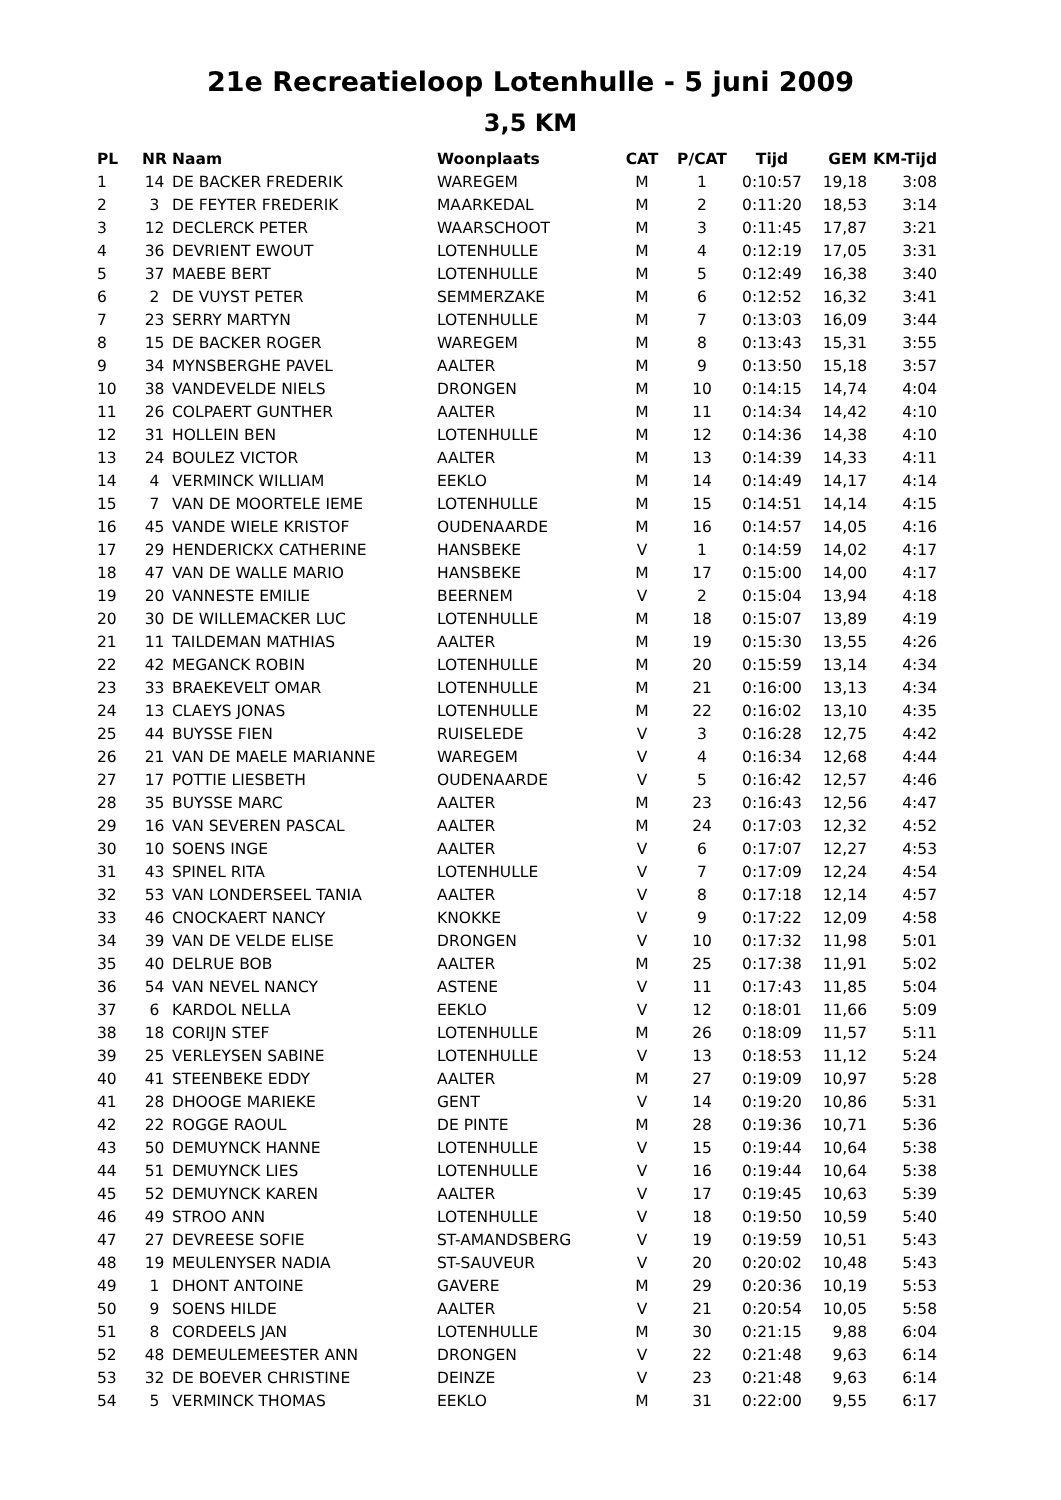21e Recreatieloop Lotenhulle - 5 juni 2009
3,5 KM
| PL | NR | Naam | Woonplaats | CAT | P/CAT | Tijd | GEM | KM-Tijd |
| --- | --- | --- | --- | --- | --- | --- | --- | --- |
| 1 | 14 | DE BACKER FREDERIK | WAREGEM | M | 1 | 0:10:57 | 19,18 | 3:08 |
| 2 | 3 | DE FEYTER FREDERIK | MAARKEDAL | M | 2 | 0:11:20 | 18,53 | 3:14 |
| 3 | 12 | DECLERCK PETER | WAARSCHOOT | M | 3 | 0:11:45 | 17,87 | 3:21 |
| 4 | 36 | DEVRIENT EWOUT | LOTENHULLE | M | 4 | 0:12:19 | 17,05 | 3:31 |
| 5 | 37 | MAEBE BERT | LOTENHULLE | M | 5 | 0:12:49 | 16,38 | 3:40 |
| 6 | 2 | DE VUYST PETER | SEMMERZAKE | M | 6 | 0:12:52 | 16,32 | 3:41 |
| 7 | 23 | SERRY MARTYN | LOTENHULLE | M | 7 | 0:13:03 | 16,09 | 3:44 |
| 8 | 15 | DE BACKER ROGER | WAREGEM | M | 8 | 0:13:43 | 15,31 | 3:55 |
| 9 | 34 | MYNSBERGHE PAVEL | AALTER | M | 9 | 0:13:50 | 15,18 | 3:57 |
| 10 | 38 | VANDEVELDE NIELS | DRONGEN | M | 10 | 0:14:15 | 14,74 | 4:04 |
| 11 | 26 | COLPAERT GUNTHER | AALTER | M | 11 | 0:14:34 | 14,42 | 4:10 |
| 12 | 31 | HOLLEIN BEN | LOTENHULLE | M | 12 | 0:14:36 | 14,38 | 4:10 |
| 13 | 24 | BOULEZ VICTOR | AALTER | M | 13 | 0:14:39 | 14,33 | 4:11 |
| 14 | 4 | VERMINCK WILLIAM | EEKLO | M | 14 | 0:14:49 | 14,17 | 4:14 |
| 15 | 7 | VAN DE MOORTELE IEME | LOTENHULLE | M | 15 | 0:14:51 | 14,14 | 4:15 |
| 16 | 45 | VANDE WIELE KRISTOF | OUDENAARDE | M | 16 | 0:14:57 | 14,05 | 4:16 |
| 17 | 29 | HENDERICKX CATHERINE | HANSBEKE | V | 1 | 0:14:59 | 14,02 | 4:17 |
| 18 | 47 | VAN DE WALLE MARIO | HANSBEKE | M | 17 | 0:15:00 | 14,00 | 4:17 |
| 19 | 20 | VANNESTE EMILIE | BEERNEM | V | 2 | 0:15:04 | 13,94 | 4:18 |
| 20 | 30 | DE WILLEMACKER LUC | LOTENHULLE | M | 18 | 0:15:07 | 13,89 | 4:19 |
| 21 | 11 | TAILDEMAN MATHIAS | AALTER | M | 19 | 0:15:30 | 13,55 | 4:26 |
| 22 | 42 | MEGANCK ROBIN | LOTENHULLE | M | 20 | 0:15:59 | 13,14 | 4:34 |
| 23 | 33 | BRAEKEVELT OMAR | LOTENHULLE | M | 21 | 0:16:00 | 13,13 | 4:34 |
| 24 | 13 | CLAEYS JONAS | LOTENHULLE | M | 22 | 0:16:02 | 13,10 | 4:35 |
| 25 | 44 | BUYSSE FIEN | RUISELEDE | V | 3 | 0:16:28 | 12,75 | 4:42 |
| 26 | 21 | VAN DE MAELE MARIANNE | WAREGEM | V | 4 | 0:16:34 | 12,68 | 4:44 |
| 27 | 17 | POTTIE LIESBETH | OUDENAARDE | V | 5 | 0:16:42 | 12,57 | 4:46 |
| 28 | 35 | BUYSSE MARC | AALTER | M | 23 | 0:16:43 | 12,56 | 4:47 |
| 29 | 16 | VAN SEVEREN PASCAL | AALTER | M | 24 | 0:17:03 | 12,32 | 4:52 |
| 30 | 10 | SOENS INGE | AALTER | V | 6 | 0:17:07 | 12,27 | 4:53 |
| 31 | 43 | SPINEL RITA | LOTENHULLE | V | 7 | 0:17:09 | 12,24 | 4:54 |
| 32 | 53 | VAN LONDERSEEL TANIA | AALTER | V | 8 | 0:17:18 | 12,14 | 4:57 |
| 33 | 46 | CNOCKAERT NANCY | KNOKKE | V | 9 | 0:17:22 | 12,09 | 4:58 |
| 34 | 39 | VAN DE VELDE ELISE | DRONGEN | V | 10 | 0:17:32 | 11,98 | 5:01 |
| 35 | 40 | DELRUE BOB | AALTER | M | 25 | 0:17:38 | 11,91 | 5:02 |
| 36 | 54 | VAN NEVEL NANCY | ASTENE | V | 11 | 0:17:43 | 11,85 | 5:04 |
| 37 | 6 | KARDOL NELLA | EEKLO | V | 12 | 0:18:01 | 11,66 | 5:09 |
| 38 | 18 | CORIJN STEF | LOTENHULLE | M | 26 | 0:18:09 | 11,57 | 5:11 |
| 39 | 25 | VERLEYSEN SABINE | LOTENHULLE | V | 13 | 0:18:53 | 11,12 | 5:24 |
| 40 | 41 | STEENBEKE EDDY | AALTER | M | 27 | 0:19:09 | 10,97 | 5:28 |
| 41 | 28 | DHOOGE MARIEKE | GENT | V | 14 | 0:19:20 | 10,86 | 5:31 |
| 42 | 22 | ROGGE RAOUL | DE PINTE | M | 28 | 0:19:36 | 10,71 | 5:36 |
| 43 | 50 | DEMUYNCK HANNE | LOTENHULLE | V | 15 | 0:19:44 | 10,64 | 5:38 |
| 44 | 51 | DEMUYNCK LIES | LOTENHULLE | V | 16 | 0:19:44 | 10,64 | 5:38 |
| 45 | 52 | DEMUYNCK KAREN | AALTER | V | 17 | 0:19:45 | 10,63 | 5:39 |
| 46 | 49 | STROO ANN | LOTENHULLE | V | 18 | 0:19:50 | 10,59 | 5:40 |
| 47 | 27 | DEVREESE SOFIE | ST-AMANDSBERG | V | 19 | 0:19:59 | 10,51 | 5:43 |
| 48 | 19 | MEULENYSER NADIA | ST-SAUVEUR | V | 20 | 0:20:02 | 10,48 | 5:43 |
| 49 | 1 | DHONT ANTOINE | GAVERE | M | 29 | 0:20:36 | 10,19 | 5:53 |
| 50 | 9 | SOENS HILDE | AALTER | V | 21 | 0:20:54 | 10,05 | 5:58 |
| 51 | 8 | CORDEELS JAN | LOTENHULLE | M | 30 | 0:21:15 | 9,88 | 6:04 |
| 52 | 48 | DEMEULEMEESTER ANN | DRONGEN | V | 22 | 0:21:48 | 9,63 | 6:14 |
| 53 | 32 | DE BOEVER CHRISTINE | DEINZE | V | 23 | 0:21:48 | 9,63 | 6:14 |
| 54 | 5 | VERMINCK THOMAS | EEKLO | M | 31 | 0:22:00 | 9,55 | 6:17 |